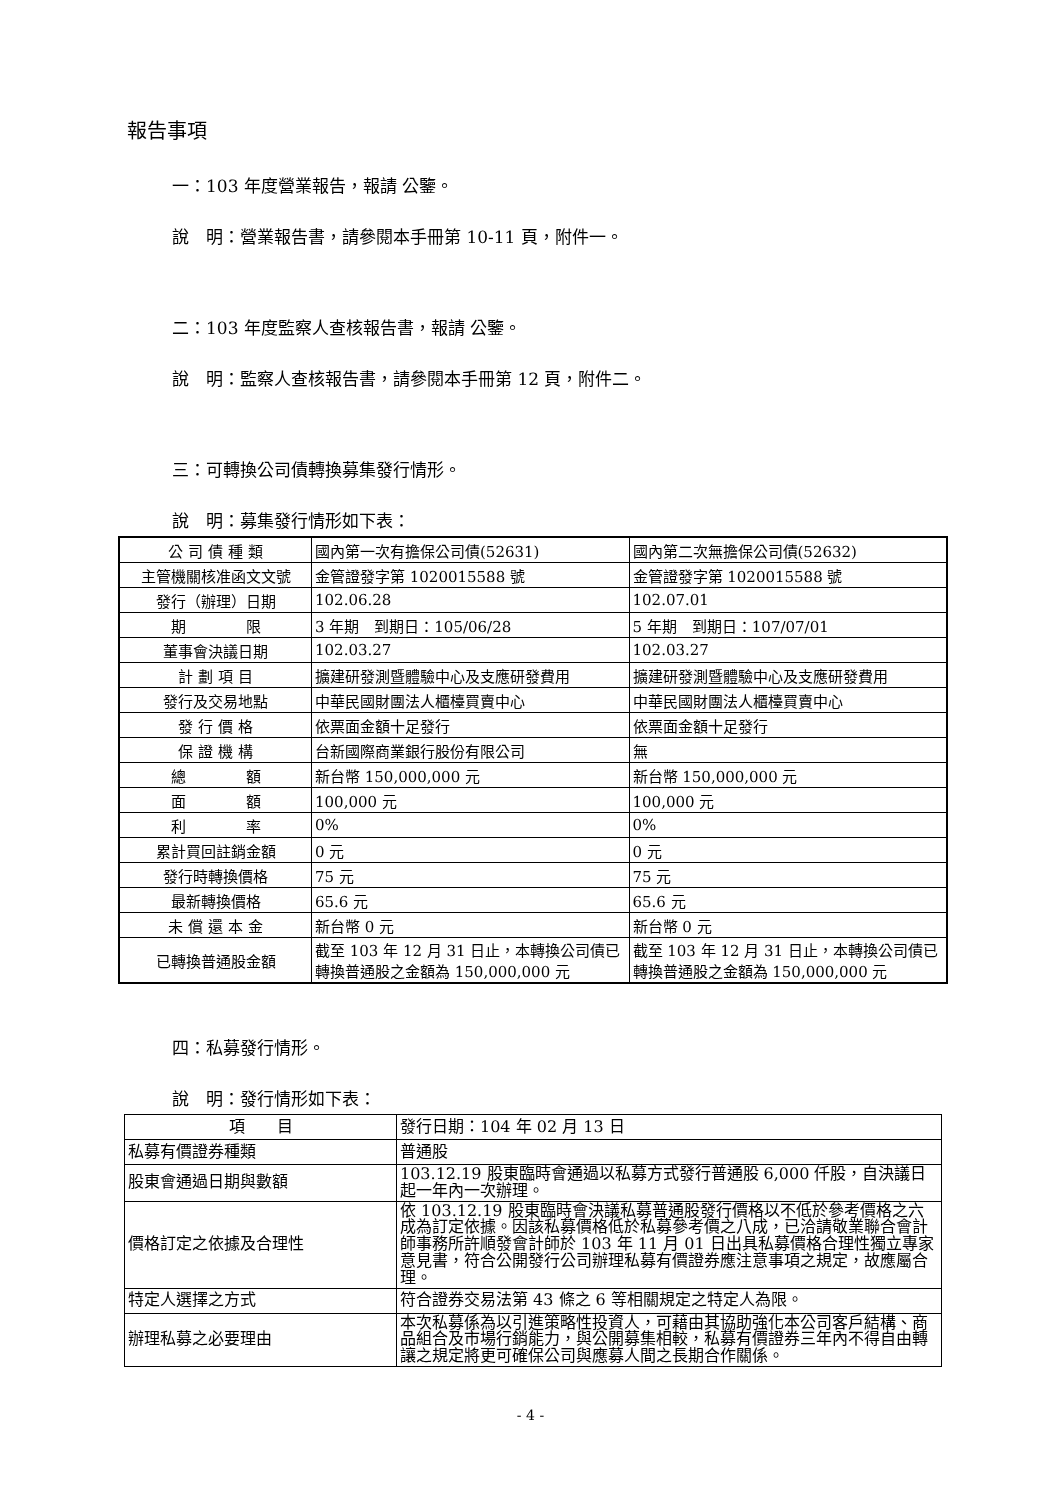報告事項
一：103 年度營業報告，報請 公鑒。
說　明：營業報告書，請參閱本手冊第 10-11 頁，附件一。
二：103 年度監察人查核報告書，報請 公鑒。
說　明：監察人查核報告書，請參閱本手冊第 12 頁，附件二。
三：可轉換公司債轉換募集發行情形。
說　明：募集發行情形如下表：
| 公 司 債 種 類 | 國內第一次有擔保公司債(52631) | 國內第二次無擔保公司債(52632) |
| 主管機關核准函文文號 | 金管證發字第 1020015588 號 | 金管證發字第 1020015588 號 |
| 發行（辦理）日期 | 102.06.28 | 102.07.01 |
| 期 限 | 3 年期 到期日：105/06/28 | 5 年期 到期日：107/07/01 |
| 董事會決議日期 | 102.03.27 | 102.03.27 |
| 計 劃 項 目 | 擴建研發測暨體驗中心及支應研發費用 | 擴建研發測暨體驗中心及支應研發費用 |
| 發行及交易地點 | 中華民國財團法人櫃檯買賣中心 | 中華民國財團法人櫃檯買賣中心 |
| 發 行 價 格 | 依票面金額十足發行 | 依票面金額十足發行 |
| 保 證 機 構 | 台新國際商業銀行股份有限公司 | 無 |
| 總 額 | 新台幣 150,000,000 元 | 新台幣 150,000,000 元 |
| 面 額 | 100,000 元 | 100,000 元 |
| 利 率 | 0% | 0% |
| 累計買回註銷金額 | 0 元 | 0 元 |
| 發行時轉換價格 | 75 元 | 75 元 |
| 最新轉換價格 | 65.6 元 | 65.6 元 |
| 未 償 還 本 金 | 新台幣 0 元 | 新台幣 0 元 |
| 已轉換普通股金額 | 截至 103 年 12 月 31 日止，本轉換公司債已轉換普通股之金額為 150,000,000 元 | 截至 103 年 12 月 31 日止，本轉換公司債已轉換普通股之金額為 150,000,000 元 |
四：私募發行情形。
說　明：發行情形如下表：
| 項 目 | 發行日期：104 年 02 月 13 日 |
| 私募有價證券種類 | 普通股 |
| 股東會通過日期與數額 | 103.12.19 股東臨時會通過以私募方式發行普通股 6,000 仟股，自決議日起一年內一次辦理。 |
| 價格訂定之依據及合理性 | 依 103.12.19 股東臨時會決議私募普通股發行價格以不低於參考價格之六成為訂定依據。因該私募價格低於私募參考價之八成，已洽請敬業聯合會計師事務所許順發會計師於 103 年 11 月 01 日出具私募價格合理性獨立專家意見書，符合公開發行公司辦理私募有價證券應注意事項之規定，故應屬合理。 |
| 特定人選擇之方式 | 符合證券交易法第 43 條之 6 等相關規定之特定人為限。 |
| 辦理私募之必要理由 | 本次私募係為以引進策略性投資人，可藉由其協助強化本公司客戶結構、商品組合及市場行銷能力，與公開募集相較，私募有價證券三年內不得自由轉讓之規定將更可確保公司與應募人間之長期合作關係。 |
- 4 -